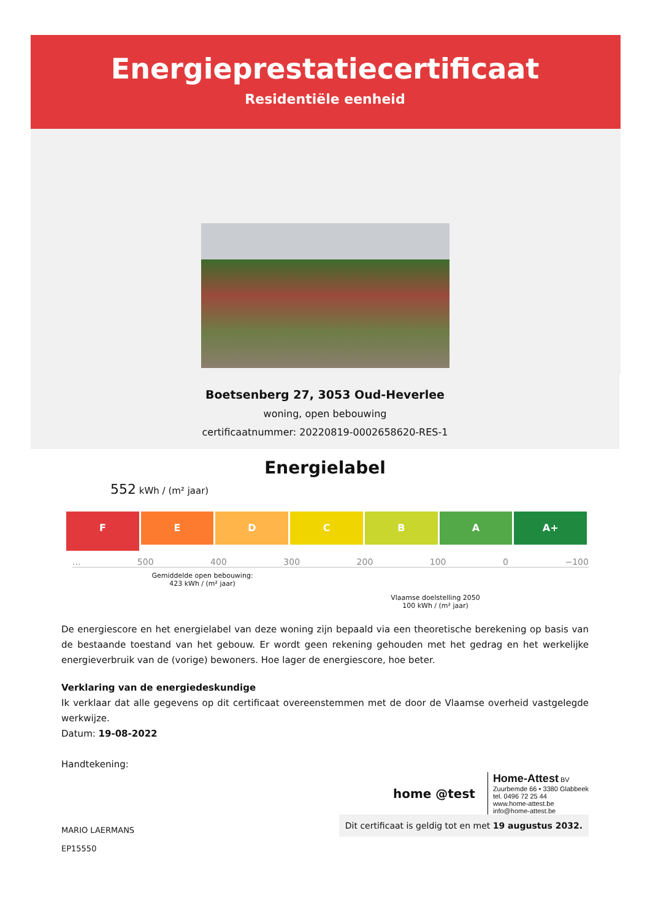Energieprestatiecertificaat
Residentiële eenheid
Boetsenberg 27, 3053 Oud-Heverlee
woning, open bebouwing
certificaatnummer: 20220819-0002658620-RES-1
Energielabel
552 kWh / (m² jaar)
F
E D C B A A+
... 500 400 300 200 100 0 −100
Gemiddelde open bebouwing:
423 kWh / (m² jaar)
Vlaamse doelstelling 2050
100 kWh / (m² jaar)
De energiescore en het energielabel van deze woning zijn bepaald via een theoretische berekening op basis van de bestaande toestand van het gebouw. Er wordt geen rekening gehouden met het gedrag en het werkelijke energieverbruik van de (vorige) bewoners. Hoe lager de energiescore, hoe beter.
Verklaring van de energiedeskundige
Ik verklaar dat alle gegevens op dit certificaat overeenstemmen met de door de Vlaamse overheid vastgelegde werkwijze.
Datum: 19-08-2022
Handtekening:
MARIO LAERMANS
EP15550
home @test
Home-Attest BV
Zuurbemde 66 • 3380 Glabbeek
tel. 0496 72 25 44
www.home-attest.be
info@home-attest.be
Dit certificaat is geldig tot en met 19 augustus 2032.